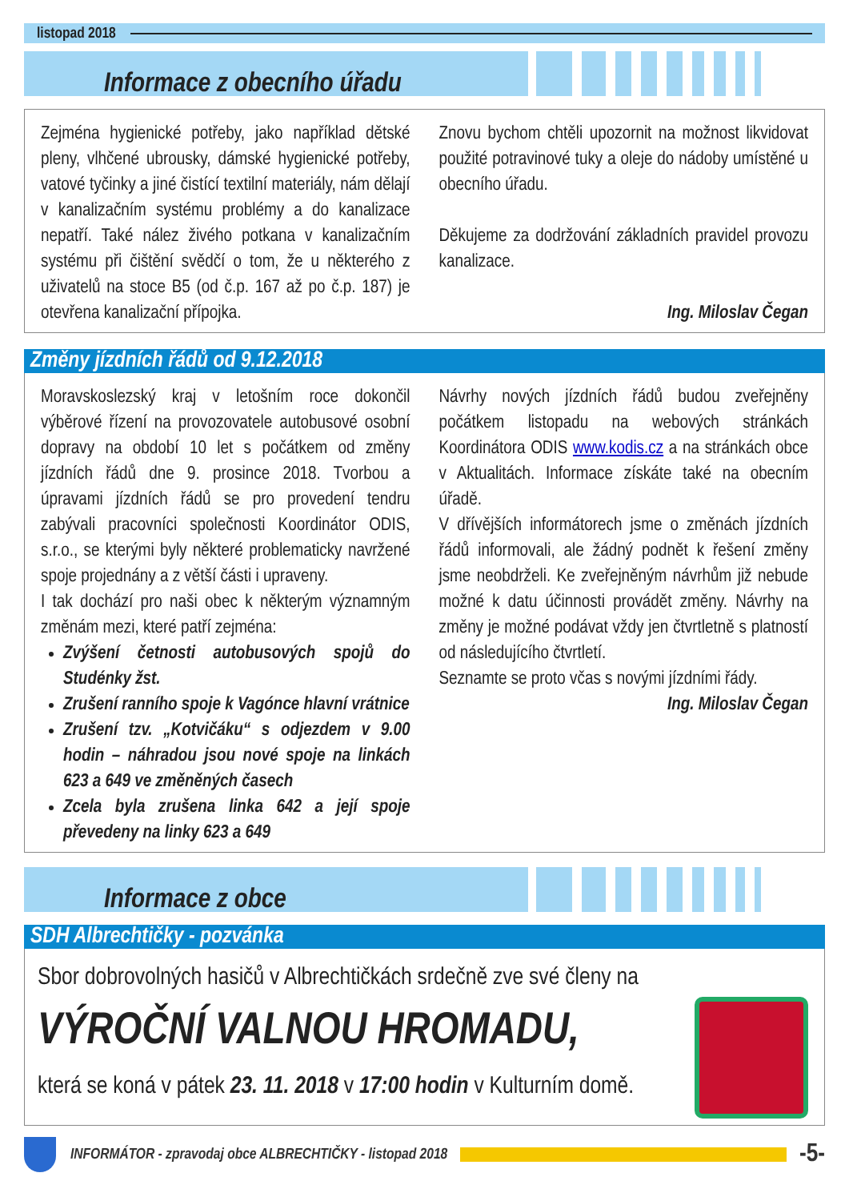listopad 2018
Informace z obecního úřadu
Zejména hygienické potřeby, jako například dětské pleny, vlhčené ubrousky, dámské hygienické potřeby, vatové tyčinky a jiné čistící textilní materiály, nám dělají v kanalizačním systému problémy a do kanalizace nepatří. Také nález živého potkana v kanalizačním systému při čištění svědčí o tom, že u některého z uživatelů na stoce B5 (od č.p. 167 až po č.p. 187) je otevřena kanalizační přípojka.
Znovu bychom chtěli upozornit na možnost likvidovat použité potravinové tuky a oleje do nádoby umístěné u obecního úřadu.
Děkujeme za dodržování základních pravidel provozu kanalizace.
Ing. Miloslav Čegan
Změny jízdních řádů od 9.12.2018
Moravskoslezský kraj v letošním roce dokončil výběrové řízení na provozovatele autobusové osobní dopravy na období 10 let s počátkem od změny jízdních řádů dne 9. prosince 2018. Tvorbou a úpravami jízdních řádů se pro provedení tendru zabývali pracovníci společnosti Koordinátor ODIS, s.r.o., se kterými byly některé problematicky navržené spoje projednány a z větší části i upraveny.
I tak dochází pro naši obec k některým významným změnám mezi, které patří zejména:
Zvýšení četnosti autobusových spojů do Studénky žst.
Zrušení ranního spoje k Vagónce hlavní vrátnice
Zrušení tzv. „Kotvičáku“ s odjezdem v 9.00 hodin – náhradou jsou nové spoje na linkách 623 a 649 ve změněných časech
Zcela byla zrušena linka 642 a její spoje převedeny na linky 623 a 649
Návrhy nových jízdních řádů budou zveřejněny počátkem listopadu na webových stránkách Koordinátora ODIS www.kodis.cz a na stránkách obce v Aktualitách. Informace získáte také na obecním úřadě.
V dřívějších informátorech jsme o změnách jízdních řádů informovali, ale žádný podnět k řešení změny jsme neobdrželi. Ke zveřejněným návrhům již nebude možné k datu účinnosti provádět změny. Návrhy na změny je možné podávat vždy jen čtvrtletně s platností od následujícího čtvrtletí.
Seznamte se proto včas s novými jízdními řády.
Ing. Miloslav Čegan
Informace z obce
SDH Albrechtičky - pozvánka
Sbor dobrovolných hasičů v Albrechtičkách srdečně zve své členy na
VÝROČNÍ VALNOU HROMADU,
která se koná v pátek 23. 11. 2018 v 17:00 hodin v Kulturním domě.
INFORMÁTOR - zpravodaj obce ALBRECHTIČKY - listopad 2018
-5-